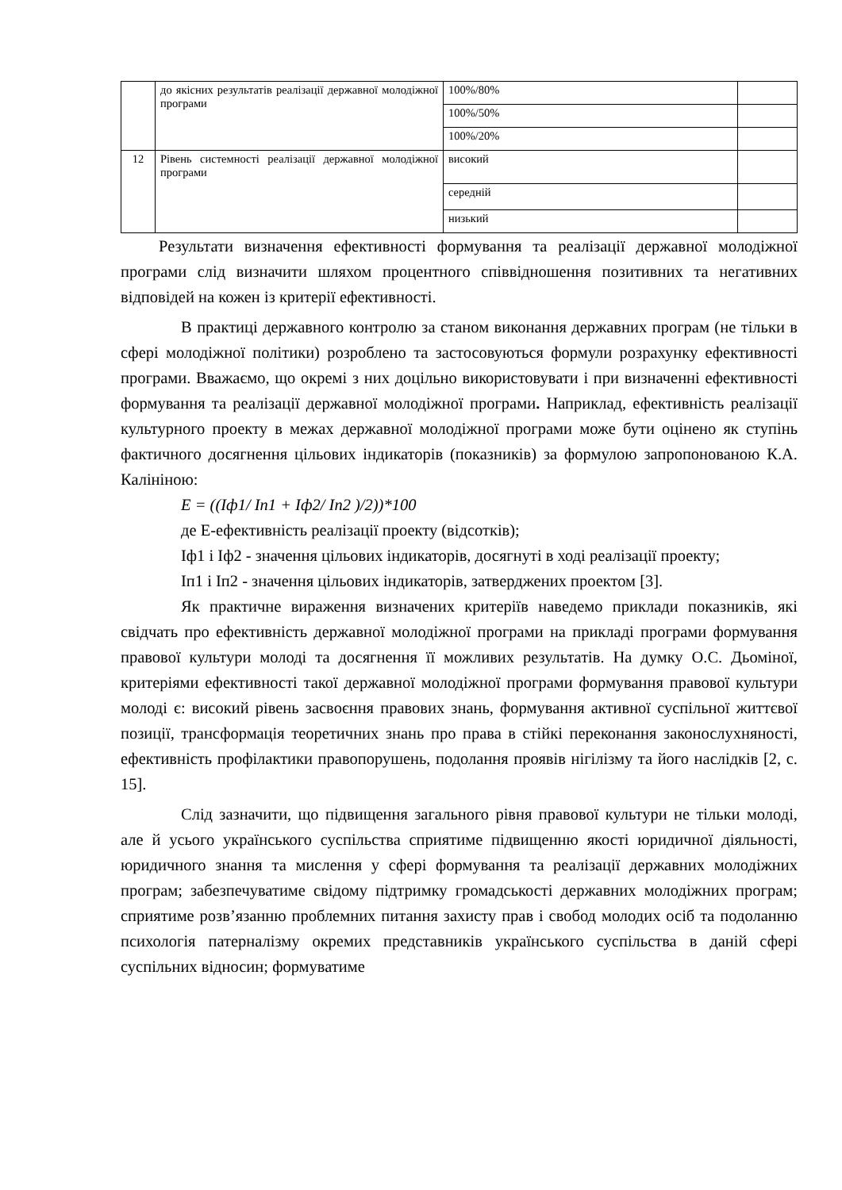| | до якісних результатів реалізації державної молодіжної програми | 100%/80% | |
| | | 100%/50% | |
| | | 100%/20% | |
| 12 | Рівень системності реалізації державної молодіжної програми | високий | |
| | | середній | |
| | | низький | |
Результати визначення ефективності формування та реалізації державної молодіжної програми слід визначити шляхом процентного співвідношення позитивних та негативних відповідей на кожен із критерії ефективності.
В практиці державного контролю за станом виконання державних програм (не тільки в сфері молодіжної політики) розроблено та застосовуються формули розрахунку ефективності програми. Вважаємо, що окремі з них доцільно використовувати і при визначенні ефективності формування та реалізації державної молодіжної програми. Наприклад, ефективність реалізації культурного проекту в межах державної молодіжної програми може бути оцінено як ступінь фактичного досягнення цільових індикаторів (показників) за формулою запропонованою К.А. Калініною:
E = ((Iф1/ In1 + Iф2/ In2 )/2))*100
де Е-ефективність реалізації проекту (відсотків);
Іф1 і Іф2 - значення цільових індикаторів, досягнуті в ході реалізації проекту;
Іп1 і Іп2 - значення цільових індикаторів, затверджених проектом [3].
Як практичне вираження визначених критеріїв наведемо приклади показників, які свідчать про ефективність державної молодіжної програми на прикладі програми формування правової культури молоді та досягнення її можливих результатів. На думку О.С. Дьоміної, критеріями ефективності такої державної молодіжної програми формування правової культури молоді є: високий рівень засвоєння правових знань, формування активної суспільної життєвої позиції, трансформація теоретичних знань про права в стійкі переконання законослухняності, ефективність профілактики правопорушень, подолання проявів нігілізму та його наслідків [2, с. 15].
Слід зазначити, що підвищення загального рівня правової культури не тільки молоді, але й усього українського суспільства сприятиме підвищенню якості юридичної діяльності, юридичного знання та мислення у сфері формування та реалізації державних молодіжних програм; забезпечуватиме свідому підтримку громадськості державних молодіжних програм; сприятиме розв’язанню проблемних питання захисту прав і свобод молодих осіб та подоланню психологія патерналізму окремих представників українського суспільства в даній сфері суспільних відносин; формуватиме